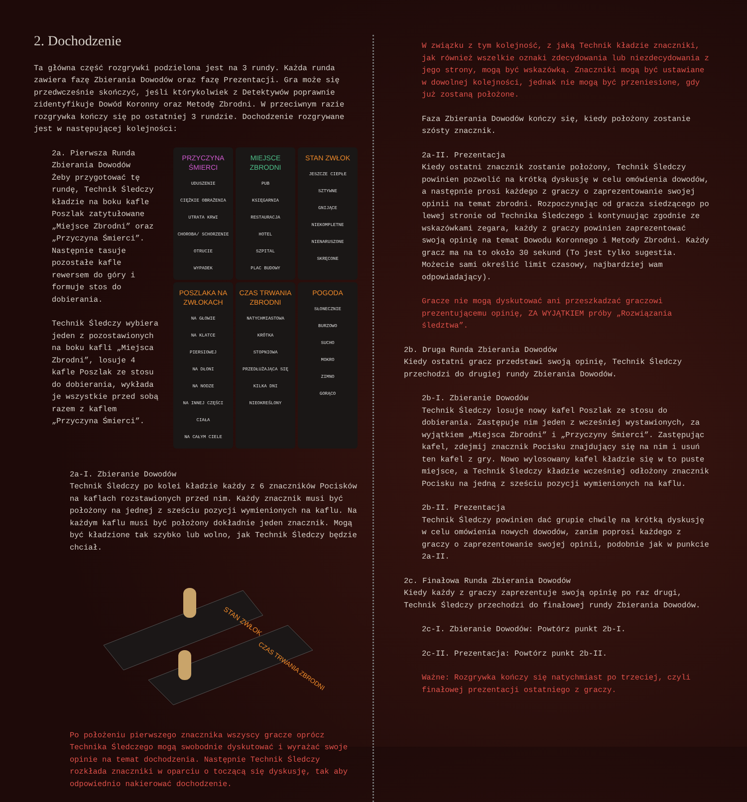2. Dochodzenie
Ta główna część rozgrywki podzielona jest na 3 rundy. Każda runda zawiera fazę Zbierania Dowodów oraz fazę Prezentacji. Gra może się przedwcześnie skończyć, jeśli którykolwiek z Detektywów poprawnie zidentyfikuje Dowód Koronny oraz Metodę Zbrodni. W przeciwnym razie rozgrywka kończy się po ostatniej 3 rundzie. Dochodzenie rozgrywane jest w następującej kolejności:
2a. Pierwsza Runda Zbierania Dowodów
Żeby przygotować tę rundę, Technik Śledczy kładzie na boku kafle Poszlak zatytułowane „Miejsce Zbrodni” oraz „Przyczyna Śmierci”. Następnie tasuje pozostałe kafle rewersem do góry i formuje stos do dobierania.
Technik Śledczy wybiera jeden z pozostawionych na boku kafli „Miejsca Zbrodni”, losuje 4 kafle Poszlak ze stosu do dobierania, wykłada je wszystkie przed sobą razem z kaflem „Przyczyna Śmierci”.
PRZYCZYNA ŚMIERCI
UDUSZENIE
CIĘŻKIE OBRAŻENIA
UTRATA KRWI
CHOROBA/ SCHORZENIE
OTRUCIE
WYPADEK
MIEJSCE ZBRODNI
PUB
KSIĘGARNIA
RESTAURACJA
HOTEL
SZPITAL
PLAC BUDOWY
STAN ZWŁOK
JESZCZE CIEPŁE
SZTYWNE
GNIJĄCE
NIEKOMPLETNE
NIENARUSZONE
SKRĘCONE
POSZLAKA NA ZWŁOKACH
NA GŁOWIE
NA KLATCE PIERSIOWEJ
NA DŁONI
NA NODZE
NA INNEJ CZĘŚCI CIAŁA
NA CAŁYM CIELE
CZAS TRWANIA ZBRODNI
NATYCHMIASTOWA
KRÓTKA
STOPNIOWA
PRZEDŁUŻAJĄCA SIĘ
KILKA DNI
NIEOKREŚLONY
POGODA
SŁONECZNIE
BURZOWO
SUCHO
MOKRO
ZIMNO
GORĄCO
2a-I. Zbieranie Dowodów
Technik Śledczy po kolei kładzie każdy z 6 znaczników Pocisków na kaflach rozstawionych przed nim. Każdy znacznik musi być położony na jednej z sześciu pozycji wymienionych na kaflu. Na każdym kaflu musi być położony dokładnie jeden znacznik. Mogą być kładzione tak szybko lub wolno, jak Technik Śledczy będzie chciał.
STAN ZWŁOK
CZAS TRWANIA ZBRODNI
Po położeniu pierwszego znacznika wszyscy gracze oprócz Technika Śledczego mogą swobodnie dyskutować i wyrażać swoje opinie na temat dochodzenia. Następnie Technik Śledczy rozkłada znaczniki w oparciu o toczącą się dyskusję, tak aby odpowiednio nakierować dochodzenie.
W związku z tym kolejność, z jaką Technik kładzie znaczniki, jak również wszelkie oznaki zdecydowania lub niezdecydowania z jego strony, mogą być wskazówką. Znaczniki mogą być ustawiane w dowolnej kolejności, jednak nie mogą być przeniesione, gdy już zostaną położone.
Faza Zbierania Dowodów kończy się, kiedy położony zostanie szósty znacznik.
2a-II. Prezentacja
Kiedy ostatni znacznik zostanie położony, Technik Śledczy powinien pozwolić na krótką dyskusję w celu omówienia dowodów, a następnie prosi każdego z graczy o zaprezentowanie swojej opinii na temat zbrodni. Rozpoczynając od gracza siedzącego po lewej stronie od Technika Śledczego i kontynuując zgodnie ze wskazówkami zegara, każdy z graczy powinien zaprezentować swoją opinię na temat Dowodu Koronnego i Metody Zbrodni. Każdy gracz ma na to około 30 sekund (To jest tylko sugestia. Możecie sami określić limit czasowy, najbardziej wam odpowiadający).
Gracze nie mogą dyskutować ani przeszkadzać graczowi prezentującemu opinię, ZA WYJĄTKIEM próby „Rozwiązania śledztwa”.
2b. Druga Runda Zbierania Dowodów
Kiedy ostatni gracz przedstawi swoją opinię, Technik Śledczy przechodzi do drugiej rundy Zbierania Dowodów.
2b-I. Zbieranie Dowodów
Technik Śledczy losuje nowy kafel Poszlak ze stosu do dobierania. Zastępuje nim jeden z wcześniej wystawionych, za wyjątkiem „Miejsca Zbrodni” i „Przyczyny Śmierci”. Zastępując kafel, zdejmij znacznik Pocisku znajdujący się na nim i usuń ten kafel z gry. Nowo wylosowany kafel kładzie się w to puste miejsce, a Technik Śledczy kładzie wcześniej odłożony znacznik Pocisku na jedną z sześciu pozycji wymienionych na kaflu.
2b-II. Prezentacja
Technik Śledczy powinien dać grupie chwilę na krótką dyskusję w celu omówienia nowych dowodów, zanim poprosi każdego z graczy o zaprezentowanie swojej opinii, podobnie jak w punkcie 2a-II.
2c. Finałowa Runda Zbierania Dowodów
Kiedy każdy z graczy zaprezentuje swoją opinię po raz drugi, Technik Śledczy przechodzi do finałowej rundy Zbierania Dowodów.
2c-I. Zbieranie Dowodów: Powtórz punkt 2b-I.
2c-II. Prezentacja: Powtórz punkt 2b-II.
Ważne: Rozgrywka kończy się natychmiast po trzeciej, czyli finałowej prezentacji ostatniego z graczy.